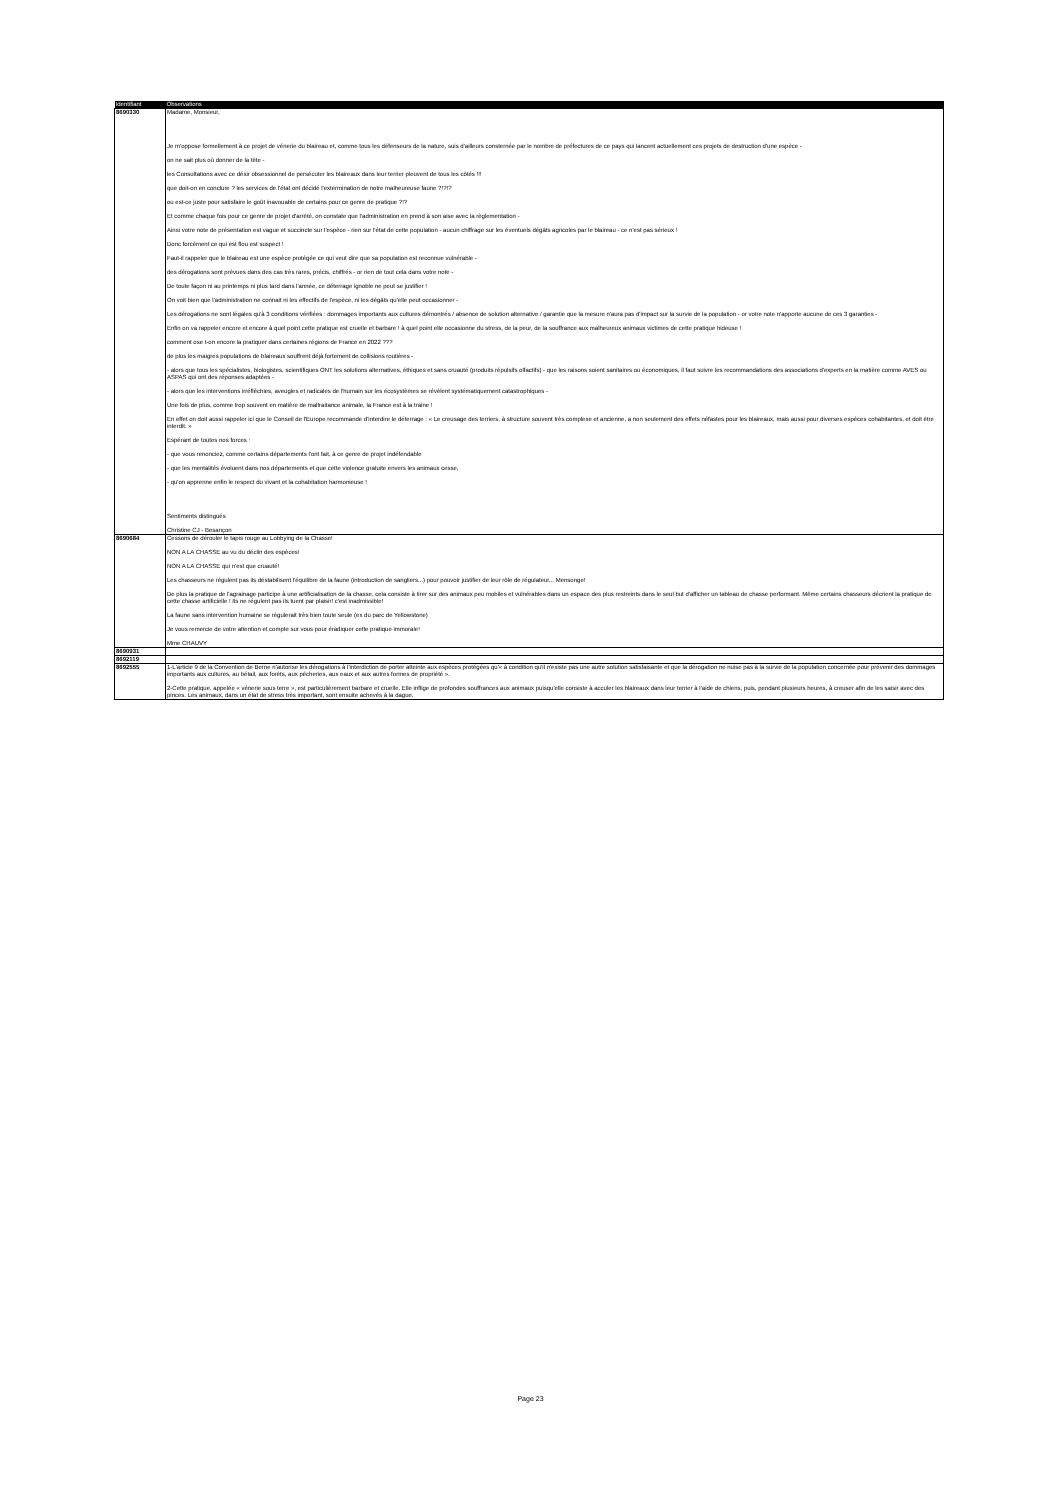| Identifiant | Observations |
| --- | --- |
| 8690330 | Madame, Monsieur, Je m'oppose formellement à ce projet de vénerie du blaireau et, comme tous les défenseurs de la nature, suis d'ailleurs consternée par le nombre de préfectures de ce pays qui lancent actuellement ces projets de destruction d'une espèce - on ne sait plus où donner de la tête - les Consultations avec ce désir obsessionnel de persécuter les blaireaux dans leur terrier pleuvent de tous les côtés !!! que doit-on en conclure ? les services de l'état ont décidé l'extermination de notre malheureuse faune ?!?!? ou est-ce juste pour satisfaire le goût inavouable de certains pour ce genre de pratique ?!? Et comme chaque fois pour ce genre de projet d'arrêté, on constate que l'administration en prend à son aise avec la règlementation - Ainsi votre note de présentation est vague et succincte sur l'espèce - rien sur l'état de cette population - aucun chiffrage sur les éventuels dégâts agricoles par le blaireau - ce n'est pas sérieux ! Donc forcément ce qui est flou est suspect ! Faut-il rappeler que le blaireau est une espèce protégée ce qui veut dire que sa population est reconnue vulnérable - des dérogations sont prévues dans des cas très rares, précis, chiffrés - or rien de tout cela dans votre note - De toute façon ni au printemps ni plus tard dans l'année, ce déterrage ignoble ne peut se justifier ! On voit bien que l'administration ne connait ni les effectifs de l'espèce, ni les dégâts qu'elle peut occasionner - Les dérogations ne sont légales qu'à 3 conditions vérifiées : dommages importants aux cultures démontrés / absence de solution alternative / garantie que la mesure n'aura pas d'impact sur la survie de la population - or votre note n'apporte aucune de ces 3 garanties - Enfin on va rappeler encore et encore à quel point cette pratique est cruelle et barbare ! à quel point elle occasionne du stress, de la peur, de la souffrance aux malheureux animaux victimes de cette pratique hideuse ! comment ose t-on encore la pratiquer dans certaines régions de France en 2022 ??? de plus les maigres populations de blaireaux souffrent déjà fortement de collisions routières - - alors que tous les spécialistes, biologistes, scientifiques ONT les solutions alternatives, éthiques et sans cruauté (produits répulsifs olfactifs) - que les raisons soient sanitaires ou économiques, il faut suivre les recommandations des associations d'experts en la matière comme AVES ou ASPAS qui ont des réponses adaptées - - alors que les interventions irréfléchies, aveugles et radicales de l'humain sur les écosystèmes se révèlent systématiquement catastrophiques - Une fois de plus, comme trop souvent en matière de maltraitance animale, la France est à la traine ! En effet on doit aussi rappeler ici que le Conseil de l'Europe recommande d'interdire le déterrage : « Le creusage des terriers, à structure souvent très complexe et ancienne, a non seulement des effets néfastes pour les blaireaux, mais aussi pour diverses espèces cohabitantes, et doit être interdit. » Espérant de toutes nos forces : - que vous renonciez, comme certains départements l'ont fait, à ce genre de projet indéfendable - que les mentalités évoluent dans nos départements et que cette violence gratuite envers les animaux cesse, - qu'on apprenne enfin le respect du vivant et la cohabitation harmonieuse ! Sentiments distingués Christine CJ - Besançon |
| 8690684 | Cessons de dérouler le tapis rouge au Lobbying de la Chasse! NON A LA CHASSE au vu du déclin des espèces! NON A LA CHASSE qui n'est que cruauté! Les chasseurs ne régulent pas ils déstabilisent l'équilibre de la faune (introduction de sangliers...) pour pouvoir justifier de leur rôle de régulateur... Mensonge! De plus la pratique de l'agrainage participe à une artificialisation de la chasse, cela consiste à tirer sur des animaux peu mobiles et vulnérables dans un espace des plus restreints dans le seul but d'afficher un tableau de chasse performant. Même certains chasseurs décrient la pratique de cette chasse artificielle ! Ils ne régulent pas ils tuent par plaisir! c'est inadmissible! La faune sans intervention humaine se régulerait très bien toute seule (ex du parc de Yellowstone) Je vous remercie de votre attention et compte sur vous pour éradiquer cette pratique immorale! Mme CHAUVY |
| 8690931 | |
| 8692119 | |
| 8692555 | 1-L'article 9 de la Convention de Berne n'autorise les dérogations à l'interdiction de porter atteinte aux espèces protégées qu'« à condition qu'il n'existe pas une autre solution satisfaisante et que la dérogation ne nuise pas à la survie de la population concernée pour prévenir des dommages importants aux cultures, au bétail, aux forêts, aux pêcheries, aux eaux et aux autres formes de propriété ». 2-Cette pratique, appelée « vénerie sous terre », est particulièrement barbare et cruelle. Elle inflige de profondes souffrances aux animaux puisqu'elle consiste à acculer les blaireaux dans leur terrier à l'aide de chiens, puis, pendant plusieurs heures, à creuser afin de les saisir avec des pinces. Les animaux, dans un état de stress très important, sont ensuite achevés à la dague. |
Page 23